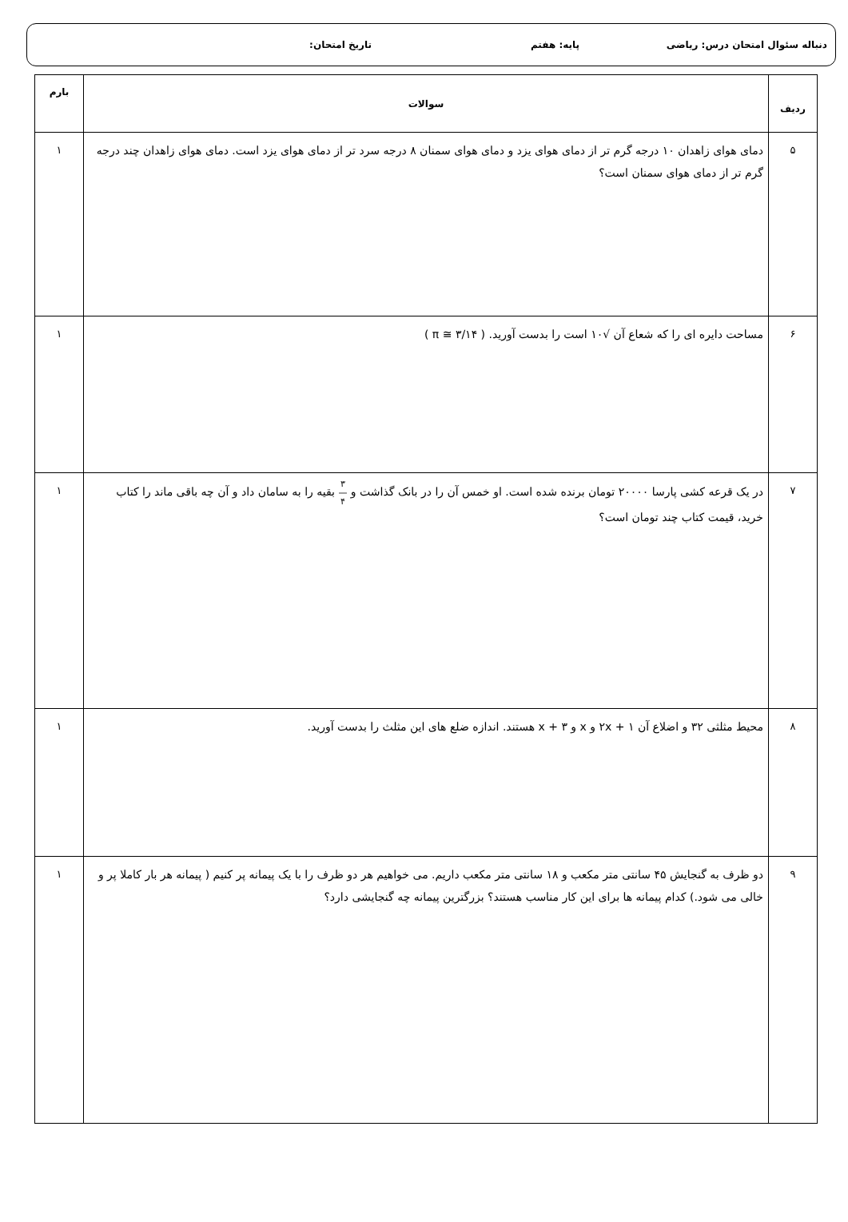دنباله سئوال امتحان درس: ریاضی پایه: هفتم تاریخ امتحان:
| ردیف | سوالات | بارم |
| --- | --- | --- |
| ۵ | دمای هوای زاهدان ۱۰ درجه گرم تر از دمای هوای یزد و دمای هوای سمنان ۸ درجه سرد تر از دمای هوای یزد است. دمای هوای زاهدان چند درجه گرم تر از دمای هوای سمنان است؟ | ۱ |
| ۶ | مساحت دایره ای را که شعاع آن √۱۰ است را بدست آورید. ( π ≅ ۳/۱۴ ) | ۱ |
| ۷ | در یک قرعه کشی پارسا ۲۰۰۰۰ تومان برنده شده است. او خمس آن را در بانک گذاشت و ۳ — ۴ بقیه را به سامان داد و آن چه باقی ماند را کتاب خرید، قیمت کتاب چند تومان است؟ | ۱ |
| ۸ | محیط مثلثی ۳۲ و اضلاع آن ۱ + ۲x و x و x + ۳ هستند. اندازه ضلع های این مثلث را بدست آورید. | ۱ |
| ۹ | دو ظرف به گنجایش ۴۵ سانتی متر مکعب و ۱۸ سانتی متر مکعب داریم. می خواهیم هر دو ظرف را با یک پیمانه پر کنیم ( پیمانه هر بار کاملا پر و خالی می شود.) کدام پیمانه ها برای این کار مناسب هستند؟ بزرگترین پیمانه چه گنجایشی دارد؟ | ۱ |